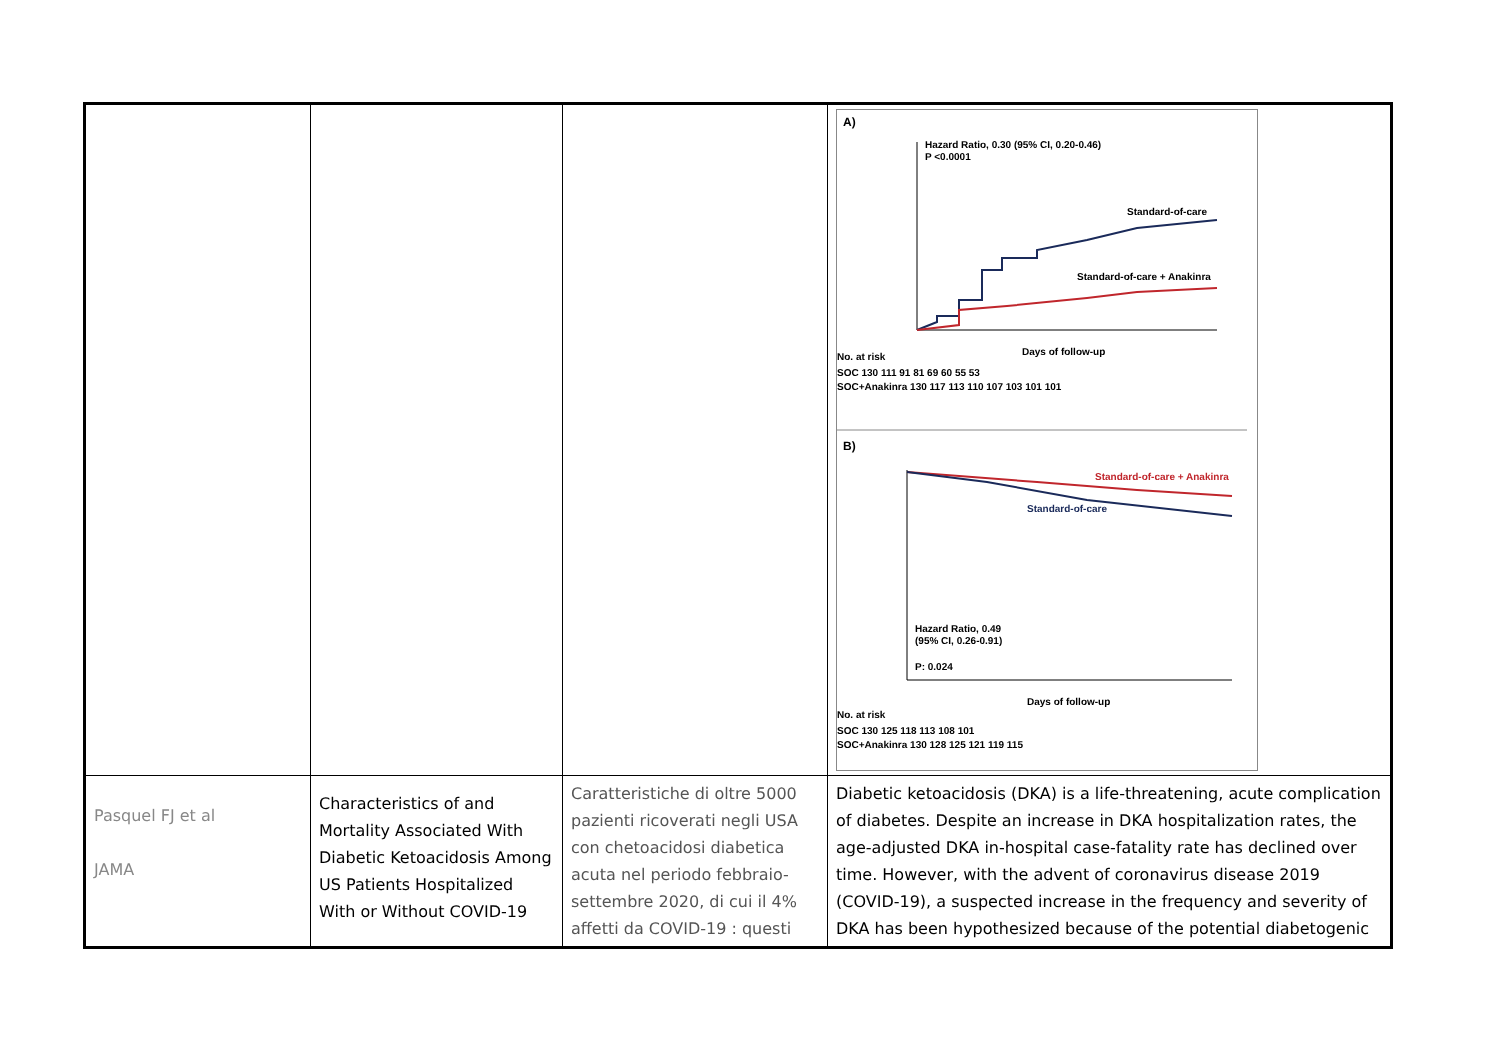| | | | A) Hazard Ratio, 0.30 (95% CI, 0.20-0.46) P <0.0001 Standard-of-care Standard-of-care + Anakinra Days of follow-up No. at risk SOC 130 111 91 81 69 60 55 53 SOC+Anakinra 130 117 113 110 107 103 101 101 B) Standard-of-care + Anakinra Standard-of-care Hazard Ratio, 0.49 (95% CI, 0.26-0.91) P: 0.024 Days of follow-up No. at risk SOC 130 125 118 113 108 101 SOC+Anakinra 130 128 125 121 119 115 |
| Pasquel FJ et al JAMA | Characteristics of and Mortality Associated With Diabetic Ketoacidosis Among US Patients Hospitalized With or Without COVID-19 | Caratteristiche di oltre 5000 pazienti ricoverati negli USA con chetoacidosi diabetica acuta nel periodo febbraio-settembre 2020, di cui il 4% affetti da COVID-19 : questi | Diabetic ketoacidosis (DKA) is a life-threatening, acute complication of diabetes. Despite an increase in DKA hospitalization rates, the age-adjusted DKA in-hospital case-fatality rate has declined over time. However, with the advent of coronavirus disease 2019 (COVID-19), a suspected increase in the frequency and severity of DKA has been hypothesized because of the potential diabetogenic |